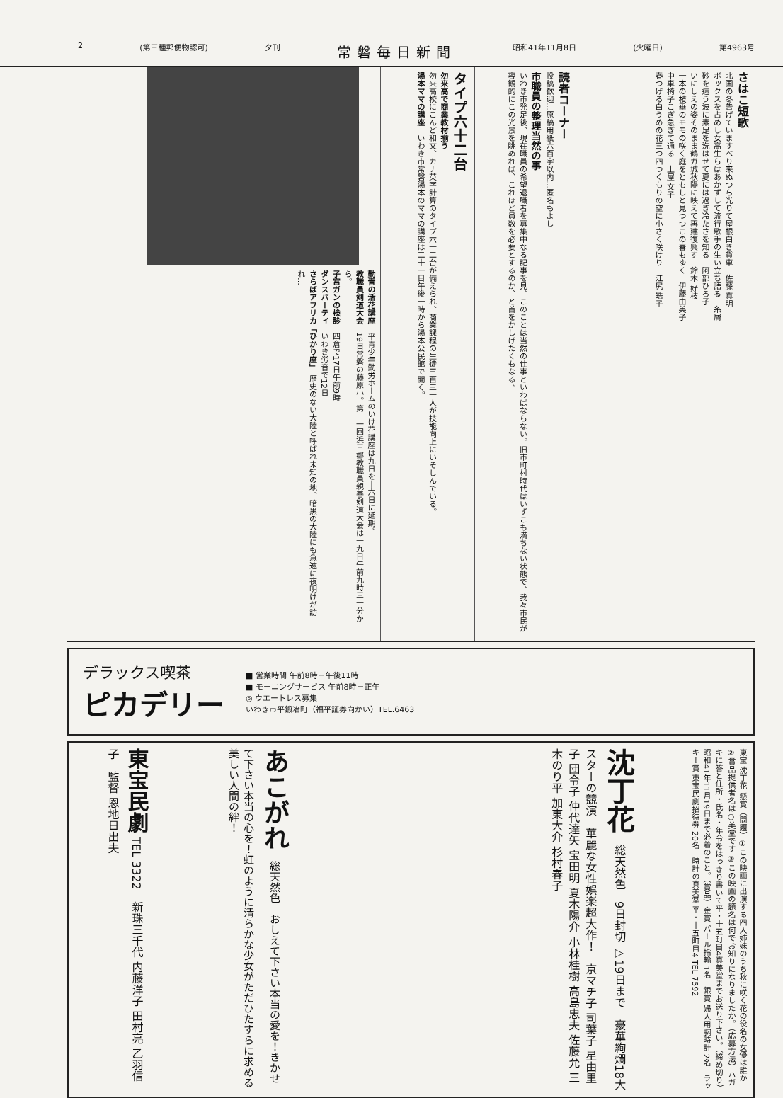2 (第三種郵便物認可) 夕刊 常磐毎日新聞 昭和41年11月8日 (火曜日) 第4963号
さはこ短歌
北国の冬告げていますべり来ぬつら光りて屋根白き貨車　佐藤 真明
ボックスを占めし女高生らはあかずして流行歌手の生い立ち語る　糸屑
砂を這う波に素足を洗はせて夏には過ぎ冷たさを知る　阿部ひろ子
いにしえの姿そのまま鶴ガ城秋陽に映えて再建復興す　鈴木 好枝
一本の枝垂のモモの咲く庭をともしと見つつこの春もゆく　伊藤由美子
中車椅子こぎ急ぎて通る　土屋 文子
春つげる白うめの花三つ四つくもりの空に小さく咲けり　江尻 皓子
読者コーナー
投稿歓迎…原稿用紙六百字以内…匿名もよし
市職員の整理当然の事
いわき市発足後、現在職員の希望退職者を募集中なる記事を見、このことは当然の仕事といわばならない。旧市町村時代はいずこも満ちない状態で、我々市民が容観的にこの光景を眺めれば、これほど員数を必要とするのか、と首をかしげたくもなる。
タイプ六十二台
勿来高で商業教材揃う
勿来高校にこんど和文、カナ英字計算のタイプ六十二台が備えられ、商業課程の生徒三百三十人が技能向上にいそしんでいる。
湯本ママの講座　いわき市常磐湯本のママの講座は二十一日午後一時から湯本公民館で開く。
勤青の活花講座　平青少年勤労ホームのいけ花講座は九日を十六日に延期。
教職員剣道大会　19日常磐の藤原小。第十一回浜三郡教職員親善剣道大会は十九日午前九時三十分から。
子宮ガンの検診　四倉で17日午前9時
ダンスパーティ　いわき労音で12日
さらばアフリカ「ひかり座」　歴史のない大陸と呼ばれ未知の地、暗黒の大陸にも急速に夜明けが訪れ…
デラックス喫茶
ピカデリー
■ 営業時間 午前8時－午後11時
■ モーニングサービス 午前8時－正午
◎ ウエートレス募集
いわき市平鍛冶町（福平証券向かい）TEL.6463
東宝 沈丁花 懸賞（問題）①この映画に出演する四人姉妹のうち秋に咲く花の役名の女優は誰か ②賞品提供者名は○美堂です ③この映画の題名は何でお知りになりましたか。（応募方法）ハガキに答と住所・氏名・年令をはっきり書いて平・十五町目4真美堂までお送り下さい。（締め切り）昭和41年11月19日まで必着のこと。（賞品）金賞 パール指輪 1名　銀賞 婦人用腕時計 2名　ラッキー賞 東宝民劇招待券 20名　時計の真美堂 平・十五町目4 TEL 7592
沈丁花　総天然色　9日封切 ▷19日まで　豪華絢爛18大スターの競演　華麗な女性娯楽超大作！　京マチ子 司葉子 星由里子 団令子 仲代達矢 宝田明 夏木陽介 小林桂樹 高島忠夫 佐藤允 三木のり平 加東大介 杉村春子
あこがれ　総天然色　おしえて下さい本当の愛を！きかせて下さい本当の心を！虹のように清らかな少女がただひたすらに求める美しい人間の絆！
東宝民劇 TEL 3322　新珠三千代 内藤洋子 田村亮 乙羽信子　監督 恩地日出夫